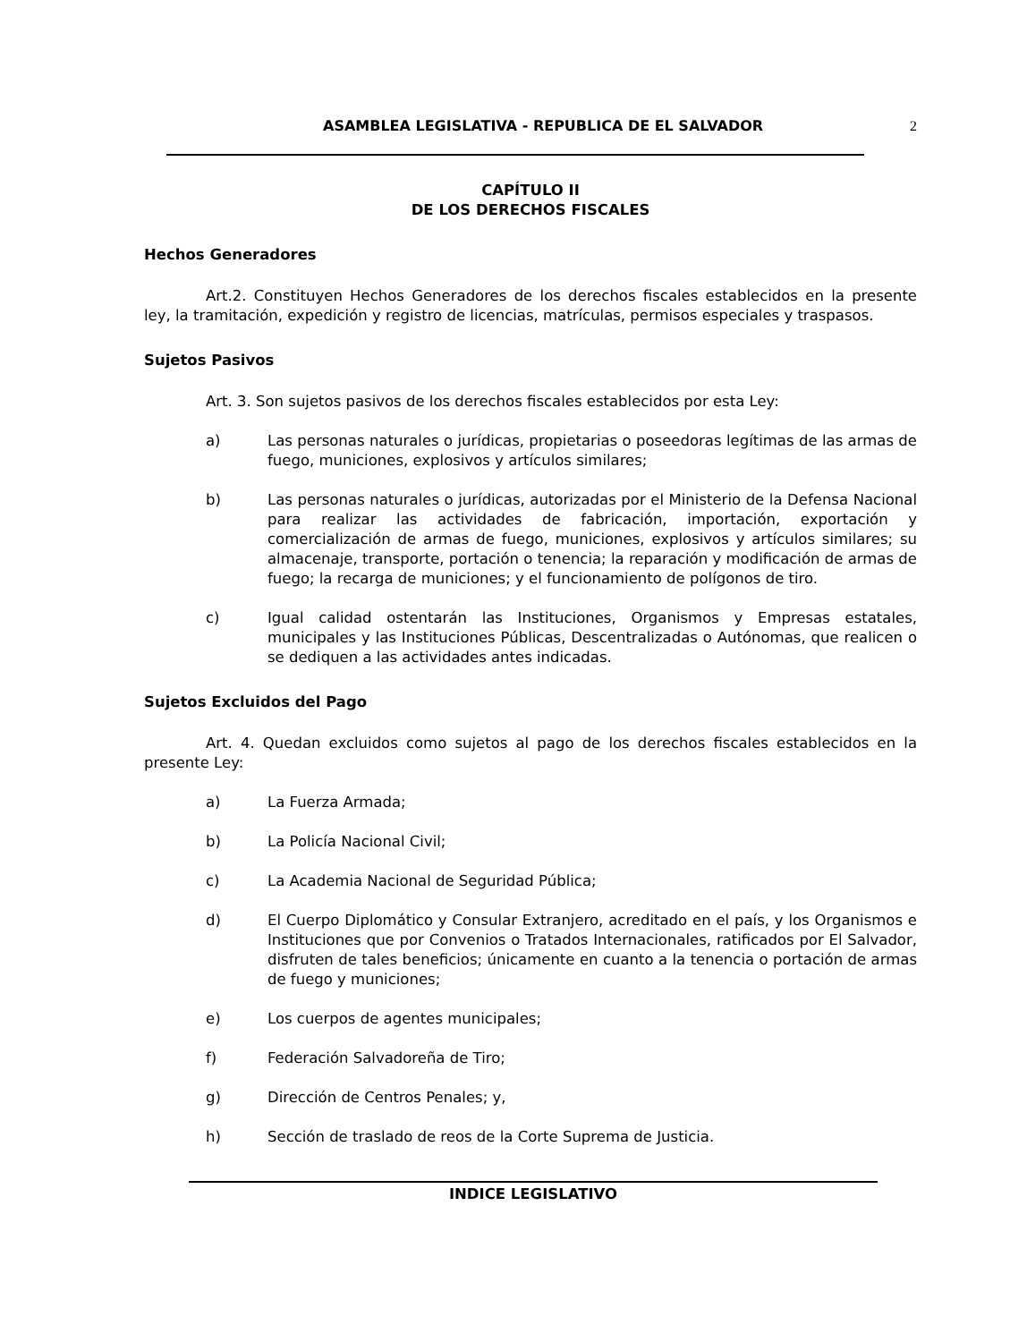ASAMBLEA LEGISLATIVA - REPUBLICA DE EL SALVADOR 2
CAPÍTULO II
DE LOS DERECHOS FISCALES
Hechos Generadores
Art.2. Constituyen Hechos Generadores de los derechos fiscales establecidos en la presente ley, la tramitación, expedición y registro de licencias, matrículas, permisos especiales y traspasos.
Sujetos Pasivos
Art. 3. Son sujetos pasivos de los derechos fiscales establecidos por esta Ley:
a) Las personas naturales o jurídicas, propietarias o poseedoras legítimas de las armas de fuego, municiones, explosivos y artículos similares;
b) Las personas naturales o jurídicas, autorizadas por el Ministerio de la Defensa Nacional para realizar las actividades de fabricación, importación, exportación y comercialización de armas de fuego, municiones, explosivos y artículos similares; su almacenaje, transporte, portación o tenencia; la reparación y modificación de armas de fuego; la recarga de municiones; y el funcionamiento de polígonos de tiro.
c) Igual calidad ostentarán las Instituciones, Organismos y Empresas estatales, municipales y las Instituciones Públicas, Descentralizadas o Autónomas, que realicen o se dediquen a las actividades antes indicadas.
Sujetos Excluidos del Pago
Art. 4. Quedan excluidos como sujetos al pago de los derechos fiscales establecidos en la presente Ley:
a) La Fuerza Armada;
b) La Policía Nacional Civil;
c) La Academia Nacional de Seguridad Pública;
d) El Cuerpo Diplomático y Consular Extranjero, acreditado en el país, y los Organismos e Instituciones que por Convenios o Tratados Internacionales, ratificados por El Salvador, disfruten de tales beneficios; únicamente en cuanto a la tenencia o portación de armas de fuego y municiones;
e) Los cuerpos de agentes municipales;
f) Federación Salvadoreña de Tiro;
g) Dirección de Centros Penales; y,
h) Sección de traslado de reos de la Corte Suprema de Justicia.
INDICE LEGISLATIVO